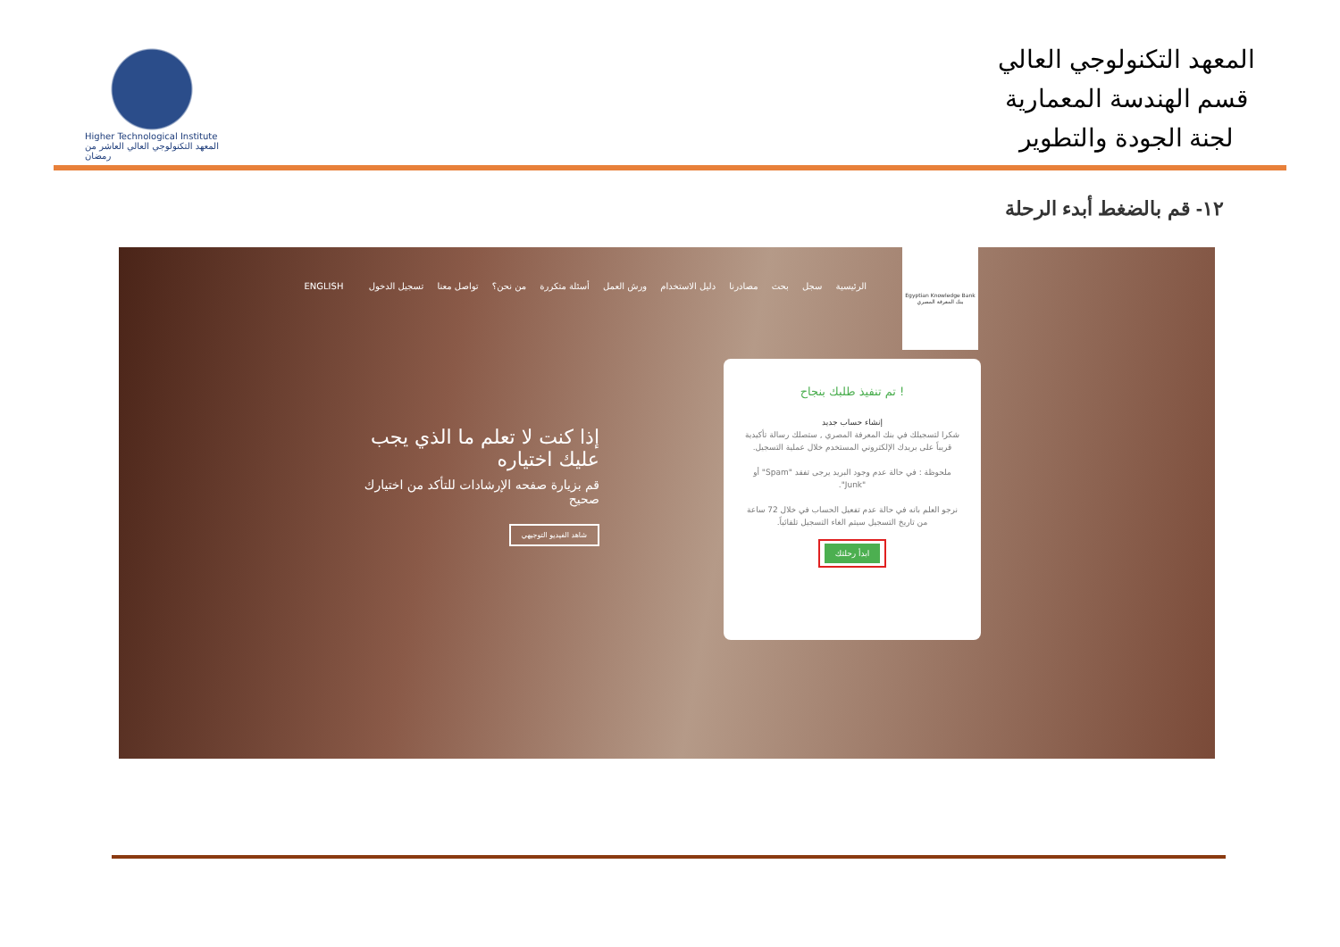Higher Technological Institute
المعهد التكنولوجي العالي العاشر من رمضان
المعهد التكنولوجي العالي
قسم الهندسة المعمارية
لجنة الجودة والتطوير
١٢- قم بالضغط أبدء الرحلة
Egyptian Knowledge Bank
بنك المعرفة المصري
الرئيسية سجل بحث مصادرنا دليل الاستخدام ورش العمل أسئلة متكررة من نحن؟ تواصل معنا تسجيل الدخول ENGLISH
إذا كنت لا تعلم ما الذي يجب عليك اختياره
قم بزيارة صفحه الإرشادات للتأكد من اختيارك صحيح
شاهد الفيديو التوجيهي
! تم تنفيذ طلبك بنجاح
إنشاء حساب جديد
شكرا لتسجيلك في بنك المعرفة المصري , ستصلك رسالة تأكيدية قريباً على بريدك الإلكتروني المستخدم خلال عملية التسجيل.
ملحوظة : في حالة عدم وجود البريد يرجى تفقد "Spam" أو "Junk".
نرجو العلم بانه في حالة عدم تفعيل الحساب في خلال 72 ساعة من تاريخ التسجيل سيتم الغاء التسجيل تلقائياً.
ابدأ رحلتك